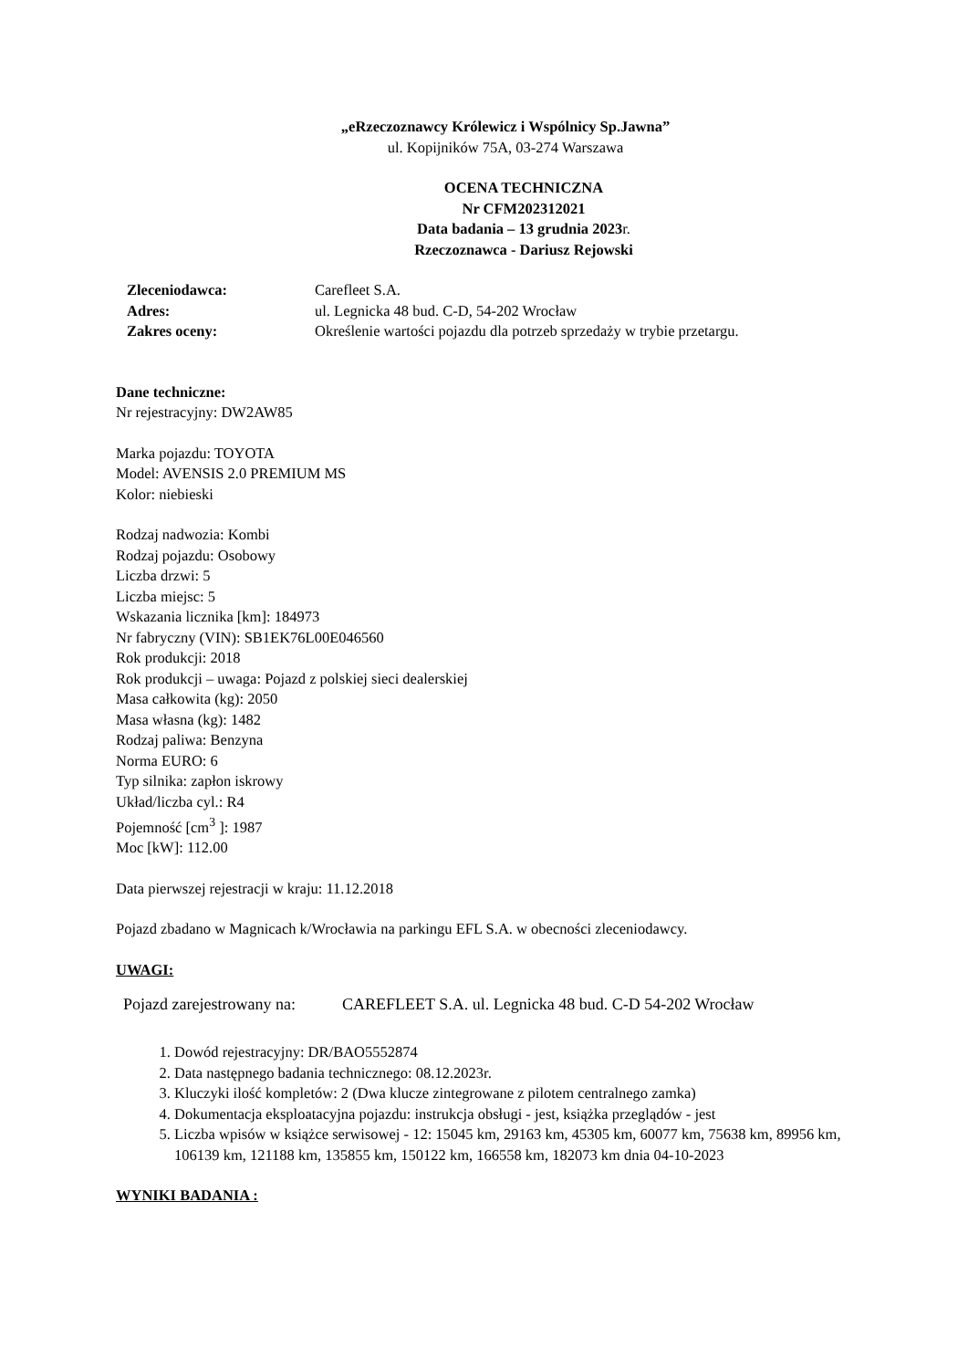„eRzeczoznawcy Królewicz i Wspólnicy Sp.Jawna”
ul. Kopijników 75A, 03-274 Warszawa
OCENA TECHNICZNA
Nr CFM202312021
Data badania – 13 grudnia 2023r.
Rzeczoznawca - Dariusz Rejowski
| Zleceniodawca: | Carefleet S.A. |
| Adres: | ul. Legnicka 48 bud. C-D, 54-202 Wrocław |
| Zakres oceny: | Określenie wartości pojazdu dla potrzeb sprzedaży w trybie przetargu. |
Dane techniczne:
Nr rejestracyjny: DW2AW85
Marka pojazdu: TOYOTA
Model: AVENSIS 2.0 PREMIUM MS
Kolor: niebieski
Rodzaj nadwozia: Kombi
Rodzaj pojazdu: Osobowy
Liczba drzwi: 5
Liczba miejsc: 5
Wskazania licznika [km]: 184973
Nr fabryczny (VIN): SB1EK76L00E046560
Rok produkcji: 2018
Rok produkcji – uwaga: Pojazd z polskiej sieci dealerskiej
Masa całkowita (kg): 2050
Masa własna (kg): 1482
Rodzaj paliwa: Benzyna
Norma EURO: 6
Typ silnika: zapłon iskrowy
Układ/liczba cyl.: R4
Pojemność [cm<sup>3</sup> ]: 1987
Moc [kW]: 112.00
Data pierwszej rejestracji w kraju: 11.12.2018
Pojazd zbadano w Magnicach k/Wrocławia na parkingu EFL S.A. w obecności zleceniodawcy.
UWAGI:
| Pojazd zarejestrowany na: | CAREFLEET S.A. ul. Legnicka 48 bud. C-D 54-202 Wrocław |
1. Dowód rejestracyjny: DR/BAO5552874
2. Data następnego badania technicznego: 08.12.2023r.
3. Kluczyki ilość kompletów: 2 (Dwa klucze zintegrowane z pilotem centralnego zamka)
4. Dokumentacja eksploatacyjna pojazdu: instrukcja obsługi - jest, książka przeglądów - jest
5. Liczba wpisów w książce serwisowej - 12: 15045 km, 29163 km, 45305 km, 60077 km, 75638 km, 89956 km, 106139 km, 121188 km, 135855 km, 150122 km, 166558 km, 182073 km dnia 04-10-2023
WYNIKI BADANIA :